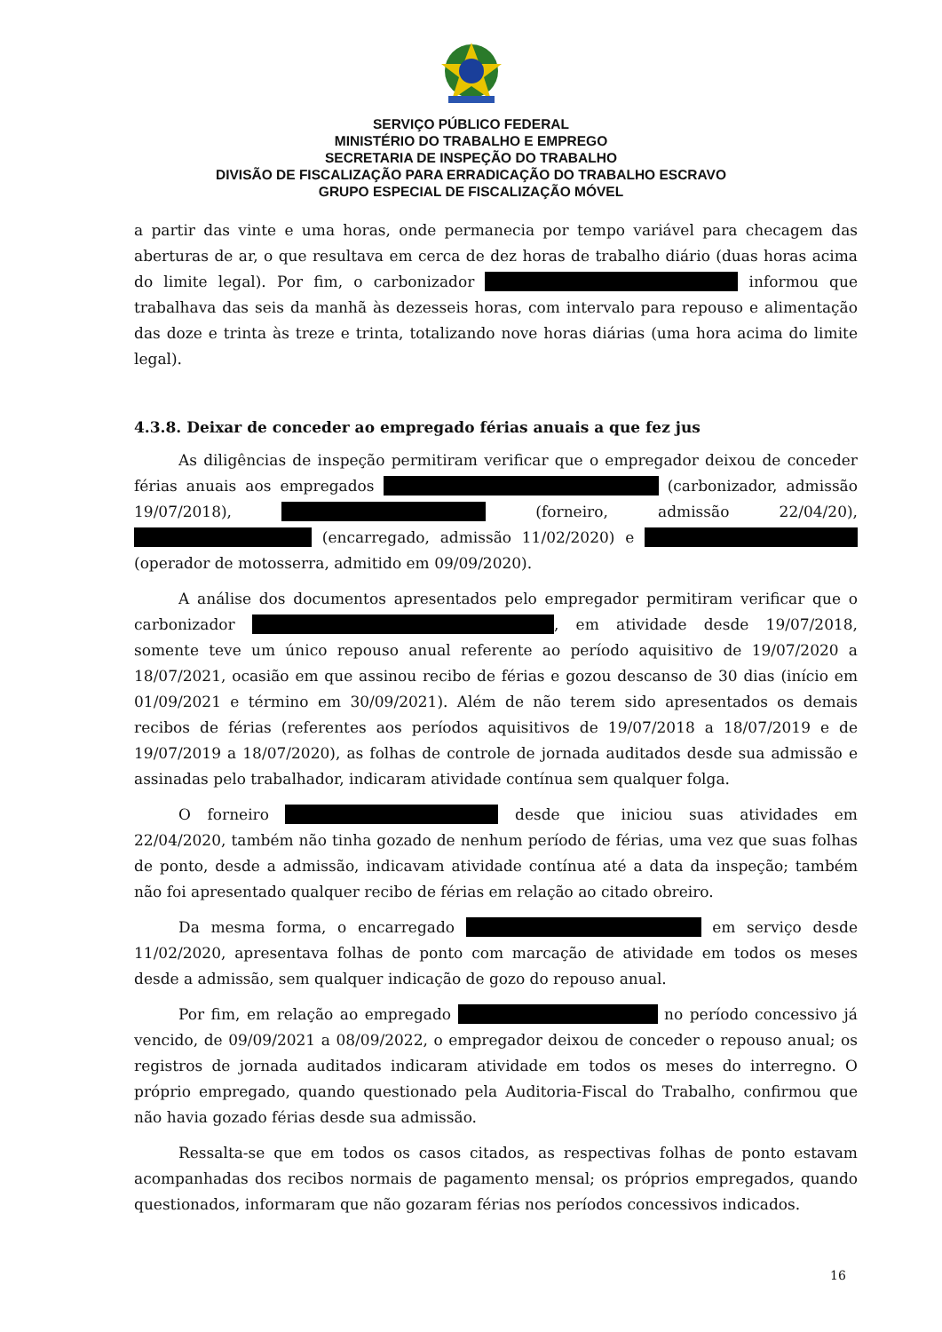SERVIÇO PÚBLICO FEDERAL
MINISTÉRIO DO TRABALHO E EMPREGO
SECRETARIA DE INSPEÇÃO DO TRABALHO
DIVISÃO DE FISCALIZAÇÃO PARA ERRADICAÇÃO DO TRABALHO ESCRAVO
GRUPO ESPECIAL DE FISCALIZAÇÃO MÓVEL
a partir das vinte e uma horas, onde permanecia por tempo variável para checagem das aberturas de ar, o que resultava em cerca de dez horas de trabalho diário (duas horas acima do limite legal). Por fim, o carbonizador informou que trabalhava das seis da manhã às dezesseis horas, com intervalo para repouso e alimentação das doze e trinta às treze e trinta, totalizando nove horas diárias (uma hora acima do limite legal).
4.3.8. Deixar de conceder ao empregado férias anuais a que fez jus
As diligências de inspeção permitiram verificar que o empregador deixou de conceder férias anuais aos empregados (carbonizador, admissão 19/07/2018), (forneiro, admissão 22/04/20), (encarregado, admissão 11/02/2020) e (operador de motosserra, admitido em 09/09/2020).
A análise dos documentos apresentados pelo empregador permitiram verificar que o carbonizador , em atividade desde 19/07/2018, somente teve um único repouso anual referente ao período aquisitivo de 19/07/2020 a 18/07/2021, ocasião em que assinou recibo de férias e gozou descanso de 30 dias (início em 01/09/2021 e término em 30/09/2021). Além de não terem sido apresentados os demais recibos de férias (referentes aos períodos aquisitivos de 19/07/2018 a 18/07/2019 e de 19/07/2019 a 18/07/2020), as folhas de controle de jornada auditados desde sua admissão e assinadas pelo trabalhador, indicaram atividade contínua sem qualquer folga.
O forneiro desde que iniciou suas atividades em 22/04/2020, também não tinha gozado de nenhum período de férias, uma vez que suas folhas de ponto, desde a admissão, indicavam atividade contínua até a data da inspeção; também não foi apresentado qualquer recibo de férias em relação ao citado obreiro.
Da mesma forma, o encarregado em serviço desde 11/02/2020, apresentava folhas de ponto com marcação de atividade em todos os meses desde a admissão, sem qualquer indicação de gozo do repouso anual.
Por fim, em relação ao empregado no período concessivo já vencido, de 09/09/2021 a 08/09/2022, o empregador deixou de conceder o repouso anual; os registros de jornada auditados indicaram atividade em todos os meses do interregno. O próprio empregado, quando questionado pela Auditoria-Fiscal do Trabalho, confirmou que não havia gozado férias desde sua admissão.
Ressalta-se que em todos os casos citados, as respectivas folhas de ponto estavam acompanhadas dos recibos normais de pagamento mensal; os próprios empregados, quando questionados, informaram que não gozaram férias nos períodos concessivos indicados.
16